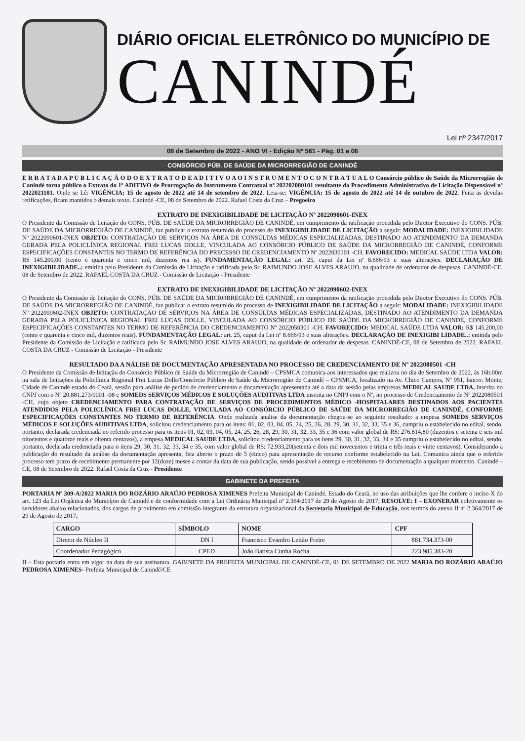DIÁRIO OFICIAL ELETRÔNICO DO MUNICÍPIO DE
CANINDÉ
Lei nº 2347/2017
08 de Setembro de 2022 - ANO VI - Edição Nº 561 - Pág. 01 a 06
CONSÓRCIO PÚB. DE SAÚDE DA MICRORREGIÃO DE CANINDÉ
E R R A T A D A P U B L I C A Ç Ã O D O E X T R A T O D E A D I T I V O A O I N S T R U M E N T O C O N T R A T U A L O Consórcio público de Saúde da Microrregião de Canindé torna público o Extrato do 1º ADITIVO de Prorrogação do Instrumento Contratual nº 202202080101 resultante da Procedimento Administrativo de Licitação Dispensável nº 2022021101. Onde se Lê: VIGÊNCIA: 15 de agosto de 2022 até 14 de setembro de 2022. Leia-se: VIGÊNCIA: 15 de agosto de 2022 até 14 de outubro de 2022. Feita as devidas retificações, ficam mantidos o demais texto. Canindé -CE, 08 de Setembro de 2022. Rafael Costa da Cruz – Pregoeiro
EXTRATO DE INEXIGIBILIDADE DE LICITAÇÃO Nº 2022090601-INEX
O Presidente da Comissão de licitação do CONS. PÚB. DE SAÚDE DA MICRORREGIÃO DE CANINDÉ, em cumprimento da ratificação procedida pelo Diretor Executivo do CONS. PÚB. DE SAÚDE DA MICRORREGIÃO DE CANINDÉ, faz publicar o extrato resumido do processo de INEXIGIBILIDADE DE LICITAÇÃO a seguir: MODALIDADE: INEXIGIBILIDADE Nº 2022090601-INEX OBJETO: CONTRATAÇÃO DE SERVIÇOS NA ÁREA DE CONSULTAS MÉDICAS ESPECIALIZADAS, DESTINADO AO ATENDIMENTO DA DEMANDA GERADA PELA POLICLÍNICA REGIONAL FREI LUCAS DOLLE, VINCULADA AO CONSÓRCIO PÚBLICO DE SAÚDE DA MICRORREGIÃO DE CANINDÉ, CONFORME ESPECIFICAÇÕES CONSTANTES NO TERMO DE REFERÊNCIA DO PRECESSO DE CREDENCIAMENTO Nº 2022030101 -CH. FAVORECIDO: MEDICAL SAÚDE LTDA VALOR: R$ 145.200,00 (cento e quarenta e cinco mil, duzentos rea is). FUNDAMENTAÇÃO LEGAL: art. 25, caput da Lei nº 8.666/93 e suas alterações. DECLARAÇÃO DE INEXIGIBILIDADE..: emitida pelo Presidente da Comissão de Licitação e ratificada pelo Sr. RAIMUNDO JOSE ALVES ARAUJO, na qualidade de ordenador de despesas. CANINDÉ-CE, 08 de Setembro de 2022. RAFAEL COSTA DA CRUZ - Comissão de Licitação - Presidente
EXTRATO DE INEXIGIBILIDADE DE LICITAÇÃO Nº 2022090602-INEX
O Presidente da Comissão de licitação do CONS. PÚB. DE SAÚDE DA MICRORREGIÃO DE CANINDÉ, em cumprimento da ratificação procedida pelo Diretor Executivo do CONS. PÚB. DE SAÚDE DA MICRORREGIÃO DE CANINDÉ, faz publicar o extrato resumido do processo de INEXIGIBILIDADE DE LICITAÇÃO a seguir: MODALIDADE: INEXIGIBILIDADE Nº 2022090602-INEX OBJETO: CONTRATAÇÃO DE SERVIÇOS NA ÁREA DE CONSULTAS MÉDICAS ESPECIALIZADAS, DESTINADO AO ATENDIMENTO DA DEMANDA GERADA PELA POLICLÍNICA REGIONAL FREI LUCAS DOLLE, VINCULADA AO CONSÓRCIO PÚBLICO DE SAÚDE DA MICRORREGIÃO DE CANINDÉ, CONFORME ESPECIFICAÇÕES CONSTANTES NO TERMO DE REFERÊNCIA DO CREDENCIAMENTO Nº 2022050301 -CH. FAVORECIDO: MEDICAL SAÚDE LTDA VALOR: R$ 145.200,00 (cento e quarenta e cinco mil, duzentos reais). FUNDAMENTAÇÃO LEGAL: art. 25, caput da Lei nº 8.666/93 e suas alterações. DECLARAÇÃO DE INEXIGIBI LIDADE..: emitida pelo Presidente da Comissão de Licitação e ratificada pelo Sr. RAIMUNDO JOSE ALVES ARAUJO, na qualidade de ordenador de despesas. CANINDÉ-CE, 08 de Setembro de 2022. RAFAEL COSTA DA CRUZ - Comissão de Licitação - Presidente
RESULTADO DA A NÁLISE DE DOCUMENTAÇÃO APRESENTADA NO PROCESSO DE CREDENCIAMENTO DE Nº 2022080501 -CH
O Presidente da Comissão de licitação do Consórcio Público de Saúde da Microrregião de Canindé – CPSMCA comunica aos interessados que realizou no dia de Setembro de 2022, às 16h:00m na sala de licitações da Policlínica Regional Frei Lucas Dolle/Consórcio Público de Saúde da Microrregião de Canindé – CPSMCA, localizado na Av. Chico Campos, Nº 951, bairro: Monte, Cidade de Canindé estado do Ceará, sessão para análise de pedido de credenciamento e documentação apresentada até a data da sessão pelas empresas MEDICAL SAUDE LTDA, inscrita no CNPJ com o Nº 20.881.273/0001 -08 e SOMEDS SERVIÇOS MÉDICOS E SOLUÇÕES AUDITIVAS LTDA inscrita no CNPJ com o Nº, no processo de Credenciamento de Nº 2022080501 -CH, cujo objeto CREDENCIAMENTO PARA CONTRATAÇÃO DE SERVIÇOS DE PROCEDIMENTOS MÉDICO -HOSPITALARES DESTINADOS AOS PACIENTES ATENDIDOS PELA POLICLÍNICA FREI LUCAS DOLLE, VINCULADA AO CONSÓRCIO PÚBLICO DE SAÚDE DA MICRORREGIÃO DE CANINDÉ, CONFORME ESPECIFICAÇÕES CONSTANTES NO TERMO DE REFERÊNCIA. Onde realizada analise da documentação chegou-se ao seguinte resultado: a empesa SOMEDS SERVIÇOS MÉDICOS E SOLUÇÕES AUDITIVAS LTDA, solicitou credenciamento para os itens: 01, 02, 03, 04, 05, 24, 25, 26, 28, 29, 30, 31, 32, 33, 35 e 36, cumpriu o estabelecido no edital, sendo, portanto, declarada credenciada no referido processo para os itens 01, 02, 03, 04, 05, 24, 25, 26, 28, 29, 30, 31, 32, 33, 35 e 36 com valor global de R$: 276.814,80 (duzentos e setenta e seis mil oitocentos e quatorze reais e oitenta centavos), a empesa MEDICAL SAUDE LTDA, solicitou credenciamento para os itens 29, 30, 31, 32, 33, 34 e 35 cumpriu o estabelecido no edital, sendo, portanto, declarada credenciada para o itens 29, 30, 31, 32, 33, 34 e 35, com valor global de R$: 72.933,20(setenta e dois mil novecentos e trinta e três reais e vinte centavos). Considerando a publicação do resultado da análise da documentação apresenta, fica aberto o prazo de 5 (cinco) para apresentação de recurso conforme estabelecido na Lei. Comunica ainda que o referido processo tem prazo de recebimento permanente por 12(doze) meses a contar da data de sua publicação, sendo possível a entrega e recebimento de documentação a qualquer momento. Canindé – CE, 08 de Setembro de 2022. Rafael Costa da Cruz - Presidente
GABINETE DA PREFEITA
PORTARIA Nº 309-A/2022 MARIA DO ROZÁRIO ARAÚJO PEDROSA XIMENES Prefeita Municipal de Canindé, Estado do Ceará, no uso das atribuições que lhe confere o inciso X do art. 123 da Lei Orgânica do Município de Canindé e de conformidade com a Lei Ordinária Municipal nº 2.364/2017 de 29 de Agosto de 2017; RESOLVE: I – EXONERAR coletivamente os servidores abaixo relacionados, dos cargos de provimento em comissão integrante da estrutura organizacional da Secretaria Municipal de Educação, nos termos do anexo II nº 2.364/2017 de 29 de Agosto de 2017;
| CARGO | SÍMBOLO | NOME | CPF |
| --- | --- | --- | --- |
| Diretor de Núcleo II | DN I | Francisco Evandro Leitão Freire | 881.734.373-00 |
| Coordenador Pedagógico | CPED | João Batista Cunha Rocha | 223.985.383-20 |
II – Esta portaria entra em vigor na data de sua assinatura. GABINETE DA PREFEITA MUNICIPAL DE CANINDÉ-CE, 01 DE SETEMBRO DE 2022 MARIA DO ROZÁRIO ARAÚJO PEDROSA XIMENES- Prefeita Municipal de Canindé/CE